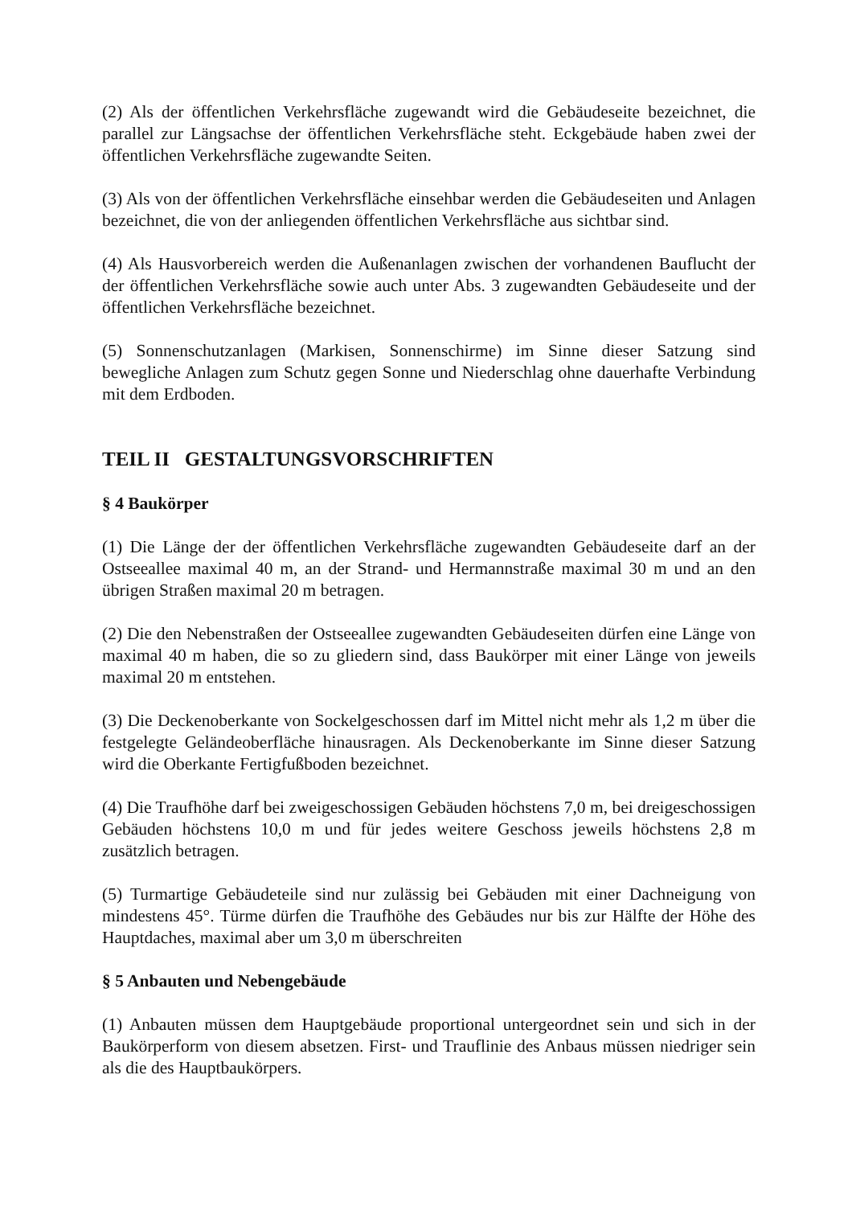(2) Als der öffentlichen Verkehrsfläche zugewandt wird die Gebäudeseite bezeichnet, die parallel zur Längsachse der öffentlichen Verkehrsfläche steht. Eckgebäude haben zwei der öffentlichen Verkehrsfläche zugewandte Seiten.
(3) Als von der öffentlichen Verkehrsfläche einsehbar werden die Gebäudeseiten und Anlagen bezeichnet, die von der anliegenden öffentlichen Verkehrsfläche aus sichtbar sind.
(4) Als Hausvorbereich werden die Außenanlagen zwischen der vorhandenen Bauflucht der der öffentlichen Verkehrsfläche sowie auch unter Abs. 3 zugewandten Gebäudeseite und der öffentlichen Verkehrsfläche bezeichnet.
(5) Sonnenschutzanlagen (Markisen, Sonnenschirme) im Sinne dieser Satzung sind bewegliche Anlagen zum Schutz gegen Sonne und Niederschlag ohne dauerhafte Verbindung mit dem Erdboden.
TEIL II GESTALTUNGSVORSCHRIFTEN
§ 4 Baukörper
(1) Die Länge der der öffentlichen Verkehrsfläche zugewandten Gebäudeseite darf an der Ostseeallee maximal 40 m, an der Strand- und Hermannstraße maximal 30 m und an den übrigen Straßen maximal 20 m betragen.
(2) Die den Nebenstraßen der Ostseeallee zugewandten Gebäudeseiten dürfen eine Länge von maximal 40 m haben, die so zu gliedern sind, dass Baukörper mit einer Länge von jeweils maximal 20 m entstehen.
(3) Die Deckenoberkante von Sockelgeschossen darf im Mittel nicht mehr als 1,2 m über die festgelegte Geländeoberfläche hinausragen. Als Deckenoberkante im Sinne dieser Satzung wird die Oberkante Fertigfußboden bezeichnet.
(4) Die Traufhöhe darf bei zweigeschossigen Gebäuden höchstens 7,0 m, bei dreigeschossigen Gebäuden höchstens 10,0 m und für jedes weitere Geschoss jeweils höchstens 2,8 m zusätzlich betragen.
(5) Turmartige Gebäudeteile sind nur zulässig bei Gebäuden mit einer Dachneigung von mindestens 45°. Türme dürfen die Traufhöhe des Gebäudes nur bis zur Hälfte der Höhe des Hauptdaches, maximal aber um 3,0 m überschreiten
§ 5 Anbauten und Nebengebäude
(1) Anbauten müssen dem Hauptgebäude proportional untergeordnet sein und sich in der Baukörperform von diesem absetzen. First- und Trauflinie des Anbaus müssen niedriger sein als die des Hauptbaukörpers.